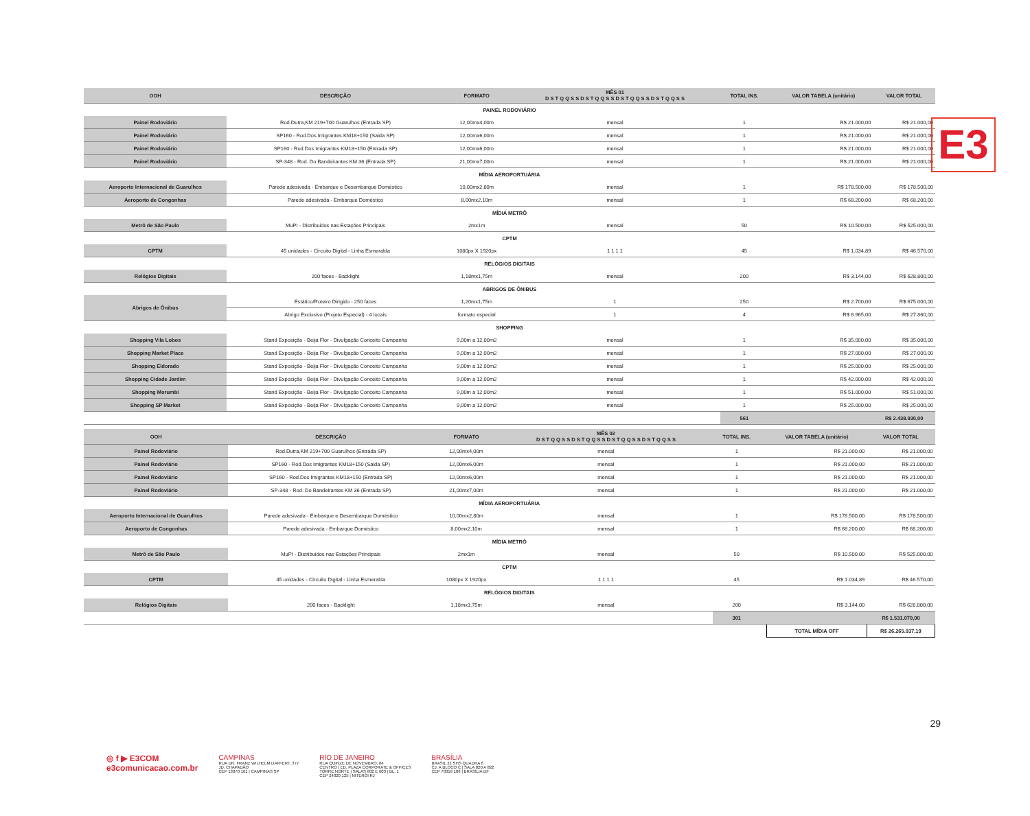E3
| OOH | DESCRIÇÃO | FORMATO | MÊS 01 D S T Q Q S S D S T Q Q S S D S T Q Q S S D S T Q Q S S | TOTAL INS. | | VALOR TABELA (unitário) | VALOR TOTAL |
| --- | --- | --- | --- | --- | --- | --- | --- |
| PAINEL RODOVIÁRIO | | | | | | | |
| Painel Rodoviário | Rod.Dutra,KM 219+700 Guarulhos (Entrada SP) | 12,00mx4,00m | mensal | 1 | | R$ 21.000,00 | R$ 21.000,00 |
| Painel Rodoviário | SP160 - Rod.Dos Imigrantes KM18+150 (Saida SP) | 12,00mx6,00m | mensal | 1 | | R$ 21.000,00 | R$ 21.000,00 |
| Painel Rodoviário | SP160 - Rod.Dos Imigrantes KM18+150 (Entrada SP) | 12,00mx6,00m | mensal | 1 | | R$ 21.000,00 | R$ 21.000,00 |
| Painel Rodoviário | SP-348 - Rod. Do Bandeirantes KM 36 (Entrada SP) | 21,00mx7,00m | mensal | 1 | | R$ 21.000,00 | R$ 21.000,00 |
| MÍDIA AEROPORTUÁRIA | | | | | | | |
| Aeroporto Internacional de Guarulhos | Parede adesivada - Embarque e Desembarque Doméstico | 10,00mx2,80m | mensal | 1 | | R$ 178.500,00 | R$ 178.500,00 |
| Aeroporto de Congonhas | Parede adesivada - Embarque Doméstico | 8,00mx2,10m | mensal | 1 | | R$ 68.200,00 | R$ 68.200,00 |
| MÍDIA METRÔ | | | | | | | |
| Metrô de São Paulo | MuPI - Distribuidos nas Estações Principais | 2mx1m | mensal | 50 | | R$ 10.500,00 | R$ 525.000,00 |
| CPTM | | | | | | | |
| CPTM | 45 unidades - Circuito Digital - Linha Esmeralda | 1080px X 1920px | 1 1 1 1 | 45 | | R$ 1.034,89 | R$ 46.570,00 |
| RELÓGIOS DIGITAIS | | | | | | | |
| Relógios Digitais | 200 faces - Backlight | 1,18mx1,75m | mensal | 200 | | R$ 3.144,00 | R$ 628.800,00 |
| ABRIGOS DE ÔNIBUS | | | | | | | |
| Abrigos de Ônibus | Estático/Roteiro Dirigido - 250 faces | 1,20mx1,75m | 1 | 250 | | R$ 2.700,00 | R$ 675.000,00 |
| | Abrigo Exclusivo (Projeto Especial) - 4 locais | formato especial | 1 | 4 | | R$ 6.965,00 | R$ 27.860,00 |
| SHOPPING | | | | | | | |
| Shopping Vila Lobos | Stand Exposição - Beija Flor - Divulgação Conceito Campanha | 9,00m a 12,00m2 | mensal | 1 | | R$ 35.000,00 | R$ 35.000,00 |
| Shopping Market Place | Stand Exposição - Beija Flor - Divulgação Conceito Campanha | 9,00m a 12,00m2 | mensal | 1 | | R$ 27.000,00 | R$ 27.000,00 |
| Shopping Eldorado | Stand Exposição - Beija Flor - Divulgação Conceito Campanha | 9,00m a 12,00m2 | mensal | 1 | | R$ 25.000,00 | R$ 25.000,00 |
| Shopping Cidade Jardim | Stand Exposição - Beija Flor - Divulgação Conceito Campanha | 9,00m a 12,00m2 | mensal | 1 | | R$ 42.000,00 | R$ 42.000,00 |
| Shopping Morumbi | Stand Exposição - Beija Flor - Divulgação Conceito Campanha | 9,00m a 12,00m2 | mensal | 1 | | R$ 51.000,00 | R$ 51.000,00 |
| Shopping SP Market | Stand Exposição - Beija Flor - Divulgação Conceito Campanha | 9,00m a 12,00m2 | mensal | 1 | | R$ 25.000,00 | R$ 25.000,00 |
| | | | | 561 | | | R$ 2.438.930,00 |
| OOH | DESCRIÇÃO | FORMATO | MÊS 02 D S T Q Q S S D S T Q Q S S D S T Q Q S S D S T Q Q S S | TOTAL INS. | | VALOR TABELA (unitário) | VALOR TOTAL |
| --- | --- | --- | --- | --- | --- | --- | --- |
| Painel Rodoviário | Rod.Dutra,KM 219+700 Guarulhos (Entrada SP) | 12,00mx4,00m | mensal | 1 | | R$ 21.000,00 | R$ 21.000,00 |
| Painel Rodoviário | SP160 - Rod.Dos Imigrantes KM18+150 (Saida SP) | 12,00mx6,00m | mensal | 1 | | R$ 21.000,00 | R$ 21.000,00 |
| Painel Rodoviário | SP160 - Rod.Dos Imigrantes KM18+150 (Entrada SP) | 12,00mx6,00m | mensal | 1 | | R$ 21.000,00 | R$ 21.000,00 |
| Painel Rodoviário | SP-348 - Rod. Do Bandeirantes KM 36 (Entrada SP) | 21,00mx7,00m | mensal | 1 | | R$ 21.000,00 | R$ 21.000,00 |
| MÍDIA AEROPORTUÁRIA | | | | | | | |
| Aeroporto Internacional de Guarulhos | Parede adesivada - Embarque e Desembarque Doméstico | 10,00mx2,80m | mensal | 1 | | R$ 178.500,00 | R$ 178.500,00 |
| Aeroporto de Congonhas | Parede adesivada - Embarque Doméstico | 8,00mx2,10m | mensal | 1 | | R$ 68.200,00 | R$ 68.200,00 |
| MÍDIA METRÔ | | | | | | | |
| Metrô de São Paulo | MuPI - Distribuidos nas Estações Principais | 2mx1m | mensal | 50 | | R$ 10.500,00 | R$ 525.000,00 |
| CPTM | | | | | | | |
| CPTM | 45 unidades - Circuito Digital - Linha Esmeralda | 1080px X 1920px | 1 1 1 1 | 45 | | R$ 1.034,89 | R$ 46.570,00 |
| RELÓGIOS DIGITAIS | | | | | | | |
| Relógios Digitais | 200 faces - Backlight | 1,18mx1,75m | mensal | 200 | | R$ 3.144,00 | R$ 628.800,00 |
| | | | | 301 | | | R$ 1.531.070,00 |
| | | | | | | TOTAL MÍDIA OFF | R$ 26.265.037,19 |
29
◎ f ▶ E3COM
e3comunicacao.com.br
CAMPINAS
RUA DR. FRANZ WILHELM DAFFERT, 377
JD. CHAPADÃO
CEP 13070 161 | CAMPINAS SP
RIO DE JANEIRO
RUA QUINZE DE NOVEMBRO, 04
CENTRO | ED. PLAZA CORPORATE & OFFICES
TORRE NORTE | SALAS 602 E 603 | BL. 1
CEP 24020 125 | NITERÓI RJ
BRASÍLIA
BRASIL 21 SHS QUADRA 6
CJ. A BLOCO C | SALA 820 A 822
CEP 70316 109 | BRASÍLIA DF